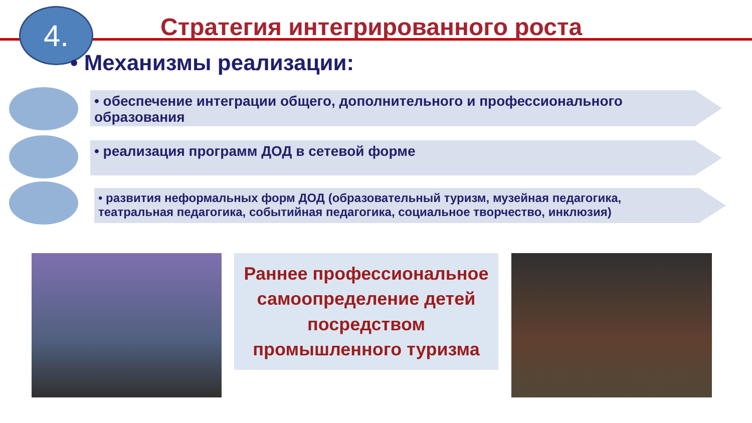Стратегия интегрированного роста
4.
• Механизмы реализации:
• обеспечение интеграции общего, дополнительного и профессионального образования
• реализация программ ДОД в сетевой форме
• развития неформальных форм ДОД (образовательный туризм, музейная педагогика, театральная педагогика, событийная педагогика, социальное творчество, инклюзия)
Раннее профессиональное
самоопределение детей
посредством
промышленного туризма